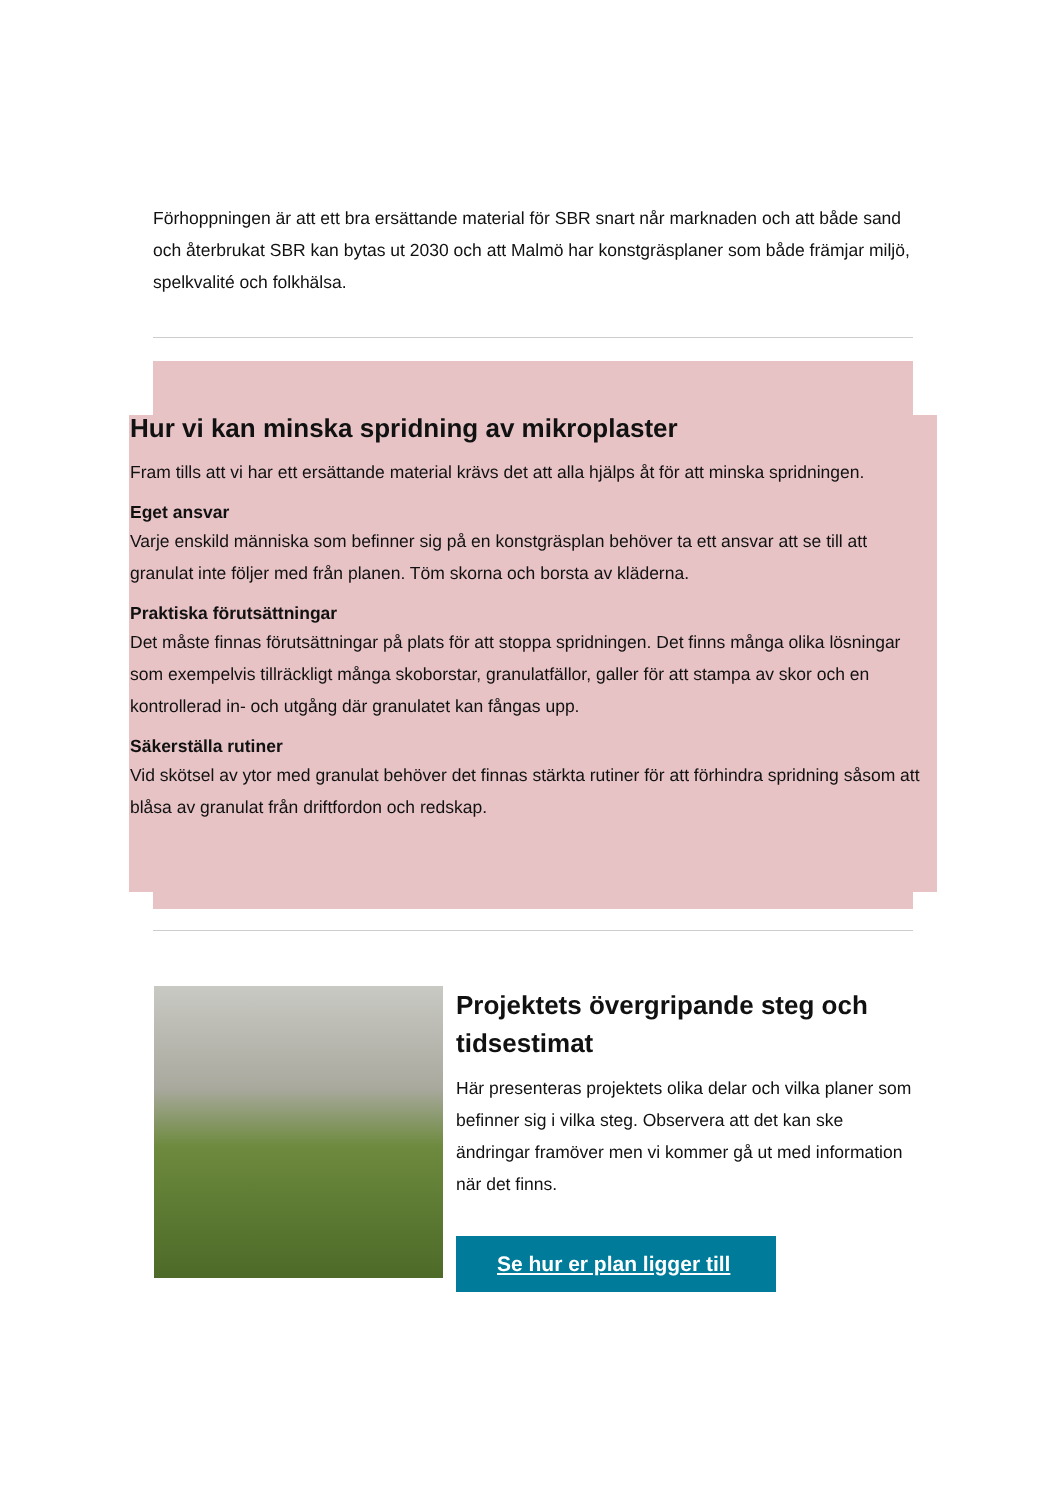Förhoppningen är att ett bra ersättande material för SBR snart når marknaden och att både sand och återbrukat SBR kan bytas ut 2030 och att Malmö har konstgräsplaner som både främjar miljö, spelkvalité och folkhälsa.
Hur vi kan minska spridning av mikroplaster
Fram tills att vi har ett ersättande material krävs det att alla hjälps åt för att minska spridningen.
Eget ansvar
Varje enskild människa som befinner sig på en konstgräsplan behöver ta ett ansvar att se till att granulat inte följer med från planen. Töm skorna och borsta av kläderna.
Praktiska förutsättningar
Det måste finnas förutsättningar på plats för att stoppa spridningen. Det finns många olika lösningar som exempelvis tillräckligt många skoborstar, granulatfällor, galler för att stampa av skor och en kontrollerad in- och utgång där granulatet kan fångas upp.
Säkerställa rutiner
Vid skötsel av ytor med granulat behöver det finnas stärkta rutiner för att förhindra spridning såsom att blåsa av granulat från driftfordon och redskap.
Projektets övergripande steg och tidsestimat
Här presenteras projektets olika delar och vilka planer som befinner sig i vilka steg. Observera att det kan ske ändringar framöver men vi kommer gå ut med information när det finns.
Se hur er plan ligger till